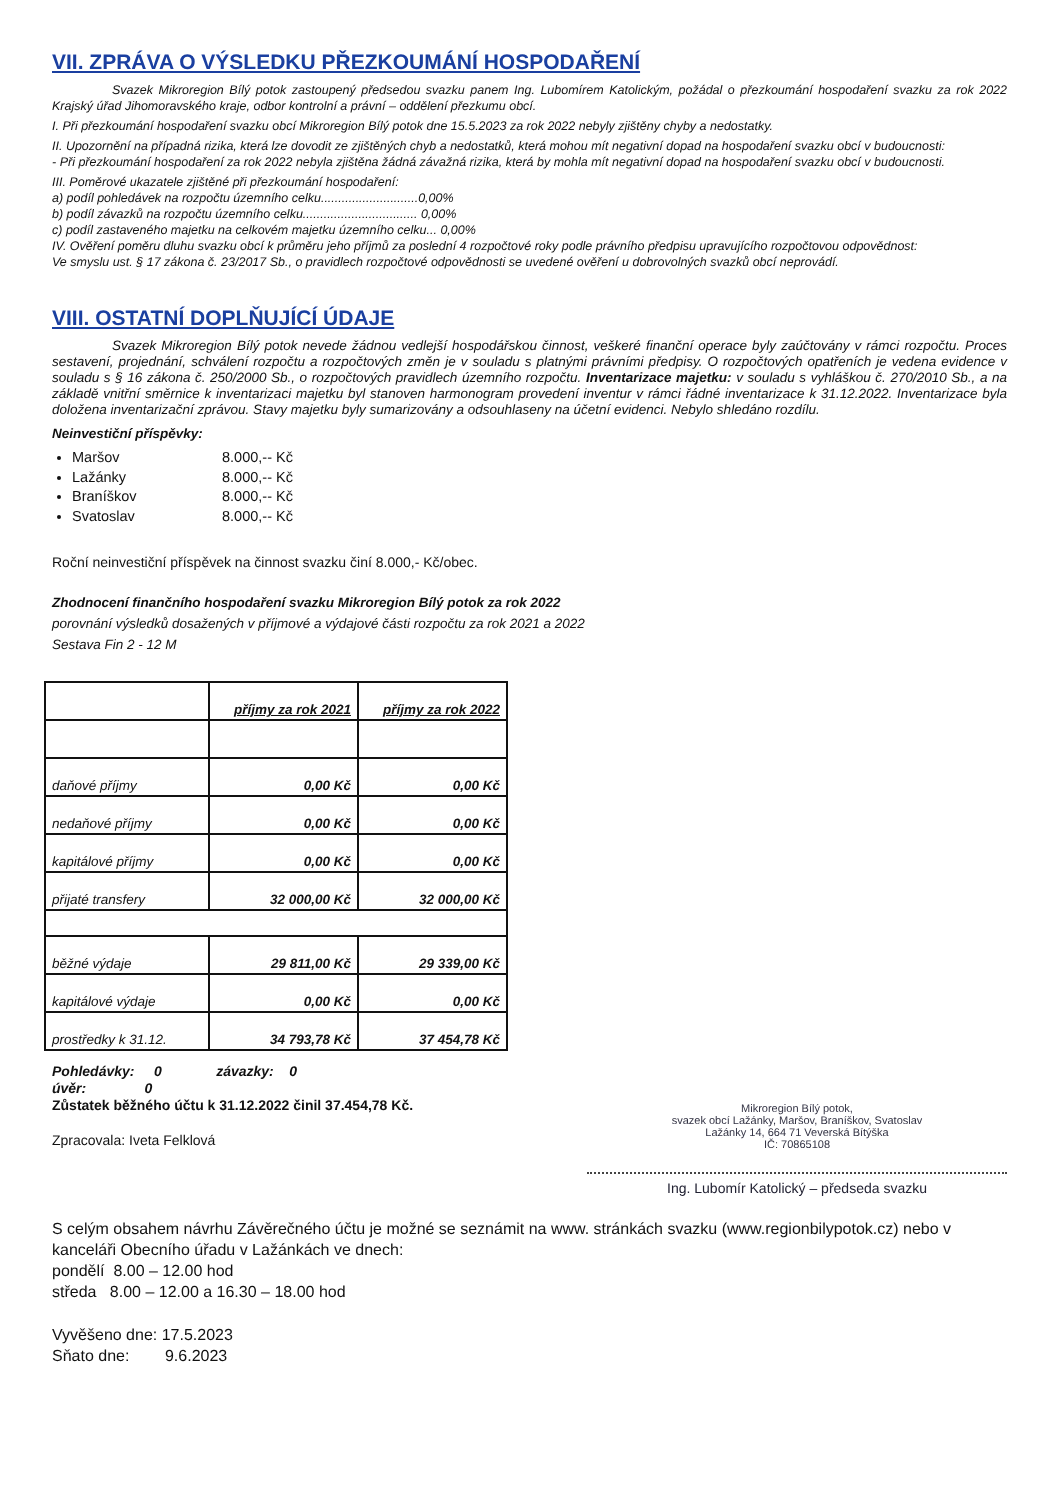VII. ZPRÁVA O VÝSLEDKU PŘEZKOUMÁNÍ HOSPODAŘENÍ
Svazek Mikroregion Bílý potok zastoupený předsedou svazku panem Ing. Lubomírem Katolickým, požádal o přezkoumání hospodaření svazku za rok 2022 Krajský úřad Jihomoravského kraje, odbor kontrolní a právní – oddělení přezkumu obcí.
I. Při přezkoumání hospodaření svazku obcí Mikroregion Bílý potok dne 15.5.2023 za rok 2022 nebyly zjištěny chyby a nedostatky.
II. Upozornění na případná rizika, která lze dovodit ze zjištěných chyb a nedostatků, která mohou mít negativní dopad na hospodaření svazku obcí v budoucnosti:
- Při přezkoumání hospodaření za rok 2022 nebyla zjištěna žádná závažná rizika, která by mohla mít negativní dopad na hospodaření svazku obcí v budoucnosti.
III. Poměrové ukazatele zjištěné při přezkoumání hospodaření:
a) podíl pohledávek na rozpočtu územního celku............................0,00%
b) podíl závazků na rozpočtu územního celku................................. 0,00%
c) podíl zastaveného majetku na celkovém majetku územního celku... 0,00%
IV. Ověření poměru dluhu svazku obcí k průměru jeho příjmů za poslední 4 rozpočtové roky podle právního předpisu upravujícího rozpočtovou odpovědnost:
Ve smyslu ust. § 17 zákona č. 23/2017 Sb., o pravidlech rozpočtové odpovědnosti se uvedené ověření u dobrovolných svazků obcí neprovádí.
VIII. OSTATNÍ DOPLŇUJÍCÍ ÚDAJE
Svazek Mikroregion Bílý potok nevede žádnou vedlejší hospodářskou činnost, veškeré finanční operace byly zaúčtovány v rámci rozpočtu. Proces sestavení, projednání, schválení rozpočtu a rozpočtových změn je v souladu s platnými právními předpisy. O rozpočtových opatřeních je vedena evidence v souladu s § 16 zákona č. 250/2000 Sb., o rozpočtových pravidlech územního rozpočtu. Inventarizace majetku: v souladu s vyhláškou č. 270/2010 Sb., a na základě vnitřní směrnice k inventarizaci majetku byl stanoven harmonogram provedení inventur v rámci řádné inventarizace k 31.12.2022. Inventarizace byla doložena inventarizační zprávou. Stavy majetku byly sumarizovány a odsouhlaseny na účetní evidenci. Nebylo shledáno rozdílu.
Neinvestiční příspěvky:
Maršov 8.000,-- Kč
Lažánky 8.000,-- Kč
Braníškov 8.000,-- Kč
Svatoslav 8.000,-- Kč
Roční neinvestiční příspěvek na činnost svazku činí 8.000,- Kč/obec.
Zhodnocení finančního hospodaření svazku Mikroregion Bílý potok za rok 2022
porovnání výsledků dosažených v příjmové a výdajové části rozpočtu za rok 2021 a 2022
Sestava Fin 2 - 12 M
| | příjmy za rok 2021 | příjmy za rok 2022 |
| --- | --- | --- |
| daňové příjmy | 0,00 Kč | 0,00 Kč |
| nedaňové příjmy | 0,00 Kč | 0,00 Kč |
| kapitálové příjmy | 0,00 Kč | 0,00 Kč |
| přijaté transfery | 32 000,00 Kč | 32 000,00 Kč |
| běžné výdaje | 29 811,00 Kč | 29 339,00 Kč |
| kapitálové výdaje | 0,00 Kč | 0,00 Kč |
| prostředky k 31.12. | 34 793,78 Kč | 37 454,78 Kč |
Pohledávky: 0 závazky: 0
úvěr: 0
Zůstatek běžného účtu k 31.12.2022 činil 37.454,78 Kč.
Zpracovala: Iveta Felklová
Mikroregion Bílý potok,
svazek obcí Lažánky, Maršov, Braníškov, Svatoslav
Lažánky 14, 664 71 Veverská Bítýška
IČ: 70865108
Ing. Lubomír Katolický – předseda svazku
S celým obsahem návrhu Závěrečného účtu je možné se seznámit na www. stránkách svazku (www.regionbilypotok.cz) nebo v kanceláři Obecního úřadu v Lažánkách ve dnech:
pondělí 8.00 – 12.00 hod
středa 8.00 – 12.00 a 16.30 – 18.00 hod
Vyvěšeno dne: 17.5.2023
Sňato dne: 9.6.2023